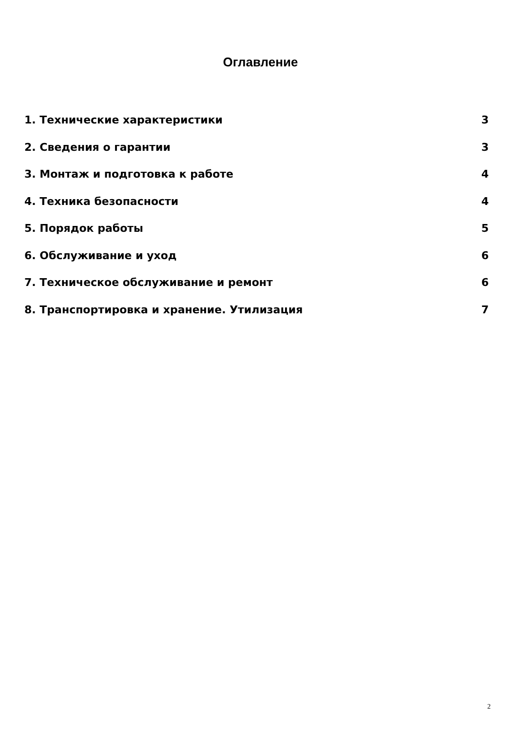Оглавление
1. Технические характеристики 3
2. Сведения о гарантии 3
3. Монтаж и подготовка к работе 4
4. Техника безопасности 4
5. Порядок работы 5
6. Обслуживание и уход 6
7. Техническое обслуживание и ремонт 6
8. Транспортировка и хранение. Утилизация 7
2